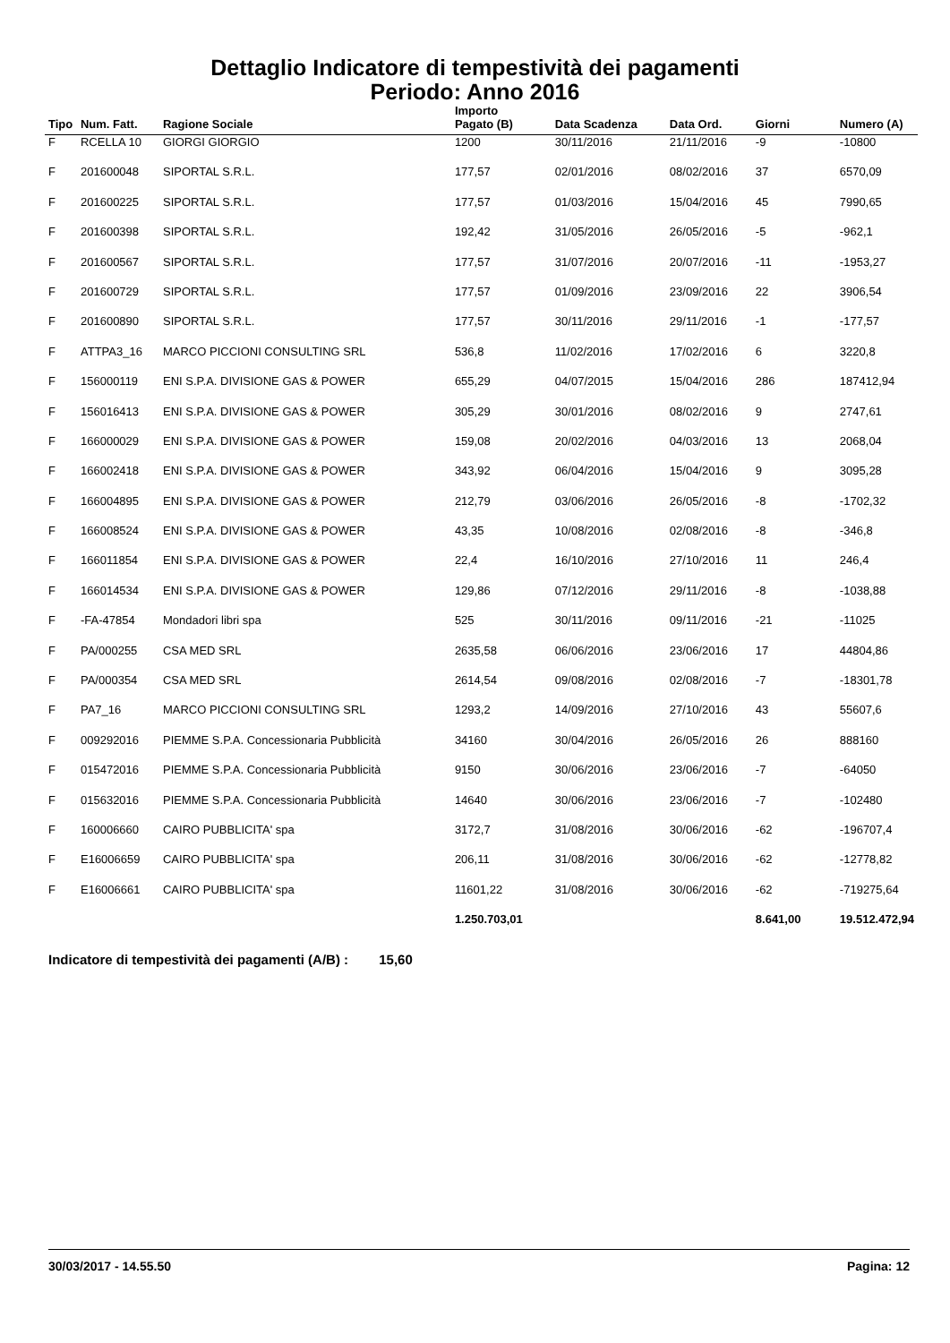Dettaglio Indicatore di tempestività dei pagamenti
Periodo: Anno 2016
| Tipo | Num. Fatt. | Ragione Sociale | Importo Pagato (B) | Data Scadenza | Data Ord. | Giorni | Numero (A) |
| --- | --- | --- | --- | --- | --- | --- | --- |
| F | RCELLA 10 | GIORGI GIORGIO | 1200 | 30/11/2016 | 21/11/2016 | -9 | -10800 |
| F | 201600048 | SIPORTAL S.R.L. | 177,57 | 02/01/2016 | 08/02/2016 | 37 | 6570,09 |
| F | 201600225 | SIPORTAL S.R.L. | 177,57 | 01/03/2016 | 15/04/2016 | 45 | 7990,65 |
| F | 201600398 | SIPORTAL S.R.L. | 192,42 | 31/05/2016 | 26/05/2016 | -5 | -962,1 |
| F | 201600567 | SIPORTAL S.R.L. | 177,57 | 31/07/2016 | 20/07/2016 | -11 | -1953,27 |
| F | 201600729 | SIPORTAL S.R.L. | 177,57 | 01/09/2016 | 23/09/2016 | 22 | 3906,54 |
| F | 201600890 | SIPORTAL S.R.L. | 177,57 | 30/11/2016 | 29/11/2016 | -1 | -177,57 |
| F | ATTPA3_16 | MARCO PICCIONI CONSULTING SRL | 536,8 | 11/02/2016 | 17/02/2016 | 6 | 3220,8 |
| F | 156000119 | ENI S.P.A. DIVISIONE GAS & POWER | 655,29 | 04/07/2015 | 15/04/2016 | 286 | 187412,94 |
| F | 156016413 | ENI S.P.A. DIVISIONE GAS & POWER | 305,29 | 30/01/2016 | 08/02/2016 | 9 | 2747,61 |
| F | 166000029 | ENI S.P.A. DIVISIONE GAS & POWER | 159,08 | 20/02/2016 | 04/03/2016 | 13 | 2068,04 |
| F | 166002418 | ENI S.P.A. DIVISIONE GAS & POWER | 343,92 | 06/04/2016 | 15/04/2016 | 9 | 3095,28 |
| F | 166004895 | ENI S.P.A. DIVISIONE GAS & POWER | 212,79 | 03/06/2016 | 26/05/2016 | -8 | -1702,32 |
| F | 166008524 | ENI S.P.A. DIVISIONE GAS & POWER | 43,35 | 10/08/2016 | 02/08/2016 | -8 | -346,8 |
| F | 166011854 | ENI S.P.A. DIVISIONE GAS & POWER | 22,4 | 16/10/2016 | 27/10/2016 | 11 | 246,4 |
| F | 166014534 | ENI S.P.A. DIVISIONE GAS & POWER | 129,86 | 07/12/2016 | 29/11/2016 | -8 | -1038,88 |
| F | -FA-47854 | Mondadori libri spa | 525 | 30/11/2016 | 09/11/2016 | -21 | -11025 |
| F | PA/000255 | CSA MED SRL | 2635,58 | 06/06/2016 | 23/06/2016 | 17 | 44804,86 |
| F | PA/000354 | CSA MED SRL | 2614,54 | 09/08/2016 | 02/08/2016 | -7 | -18301,78 |
| F | PA7_16 | MARCO PICCIONI CONSULTING SRL | 1293,2 | 14/09/2016 | 27/10/2016 | 43 | 55607,6 |
| F | 009292016 | PIEMME S.P.A. Concessionaria Pubblicità | 34160 | 30/04/2016 | 26/05/2016 | 26 | 888160 |
| F | 015472016 | PIEMME S.P.A. Concessionaria Pubblicità | 9150 | 30/06/2016 | 23/06/2016 | -7 | -64050 |
| F | 015632016 | PIEMME S.P.A. Concessionaria Pubblicità | 14640 | 30/06/2016 | 23/06/2016 | -7 | -102480 |
| F | 160006660 | CAIRO PUBBLICITA' spa | 3172,7 | 31/08/2016 | 30/06/2016 | -62 | -196707,4 |
| F | E16006659 | CAIRO PUBBLICITA' spa | 206,11 | 31/08/2016 | 30/06/2016 | -62 | -12778,82 |
| F | E16006661 | CAIRO PUBBLICITA' spa | 11601,22 | 31/08/2016 | 30/06/2016 | -62 | -719275,64 |
| | | | 1.250.703,01 | | | 8.641,00 | 19.512.472,94 |
Indicatore di tempestività dei pagamenti (A/B) : 15,60
30/03/2017 - 14.55.50 Pagina: 12